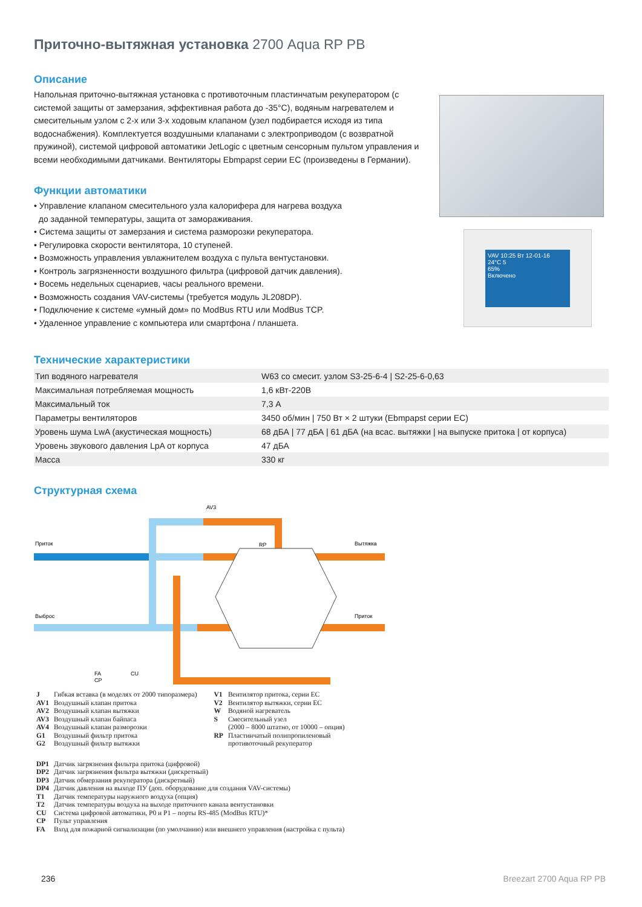Приточно-вытяжная установка 2700 Aqua RP PB
Описание
Напольная приточно-вытяжная установка с противоточным пластинчатым рекуператором (с системой защиты от замерзания, эффективная работа до -35°C), водяным нагревателем и смесительным узлом с 2-х или 3-х ходовым клапаном (узел подбирается исходя из типа водоснабжения). Комплектуется воздушными клапанами с электроприводом (с возвратной пружиной), системой цифровой автоматики JetLogic с цветным сенсорным пультом управления и всеми необходимыми датчиками. Вентиляторы Ebmpapst серии EC (произведены в Германии).
Функции автоматики
• Управление клапаном смесительного узла калорифера для нагрева воздуха
до заданной температуры, защита от замораживания.
• Система защиты от замерзания и система разморозки рекуператора.
• Регулировка скорости вентилятора, 10 ступеней.
• Возможность управления увлажнителем воздуха с пульта вентустановки.
• Контроль загрязненности воздушного фильтра (цифровой датчик давления).
• Восемь недельных сценариев, часы реального времени.
• Возможность создания VAV-системы (требуется модуль JL208DP).
• Подключение к системе «умный дом» по ModBus RTU или ModBus TCP.
• Удаленное управление с компьютера или смартфона / планшета.
VAV 10:25 Вт 12-01-16
24°C 5
65%
Включено
Технические характеристики
| Тип водяного нагревателя | W63 со смесит. узлом S3-25-6-4 / S2-25-6-0,63 |
| Максимальная потребляемая мощность | 1,6 кВт-220В |
| Максимальный ток | 7,3 А |
| Параметры вентиляторов | 3450 об/мин / 750 Вт × 2 штуки (Ebmpapst серии EC) |
| Уровень шума LwA (акустическая мощность) | 68 дБА / 77 дБА / 61 дБА (на всас. вытяжки / на выпуске притока / от корпуса) |
| Уровень звукового давления LpA от корпуса | 47 дБА |
| Масса | 330 кг |
Структурная схема
RP
AV3
Приток
Выброс
Вытяжка
Приток
CU
FA
CP
| J | Гибкая вставка (в моделях от 2000 типоразмера) |
| AV1 | Воздушный клапан притока |
| AV2 | Воздушный клапан вытяжки |
| AV3 | Воздушный клапан байпаса |
| AV4 | Воздушный клапан разморозки |
| G1 | Воздушный фильтр притока |
| G2 | Воздушный фильтр вытяжки |
| V1 | Вентилятор притока, серии EC |
| V2 | Вентилятор вытяжки, серии EC |
| W | Водяной нагреватель |
| S | Смесительный узел (2000 – 8000 штатно, от 10000 – опция) |
| RP | Пластинчатый полипропиленовый противоточный рекуператор |
| DP1 | Датчик загрязнения фильтра притока (цифровой) |
| DP2 | Датчик загрязнения фильтра вытяжки (дискретный) |
| DP3 | Датчик обмерзания рекуператора (дискретный) |
| DP4 | Датчик давления на выходе ПУ (доп. оборудование для создания VAV-системы) |
| T1 | Датчик температуры наружного воздуха (опция) |
| T2 | Датчик температуры воздуха на выходе приточного канала вентустановки |
| CU | Система цифровой автоматики, P0 и P1 – порты RS-485 (ModBus RTU)* |
| CP | Пульт управления |
| FA | Вход для пожарной сигнализации (по умолчанию) или внешнего управления (настройка с пульта) |
236 Breezart 2700 Aqua RP PB